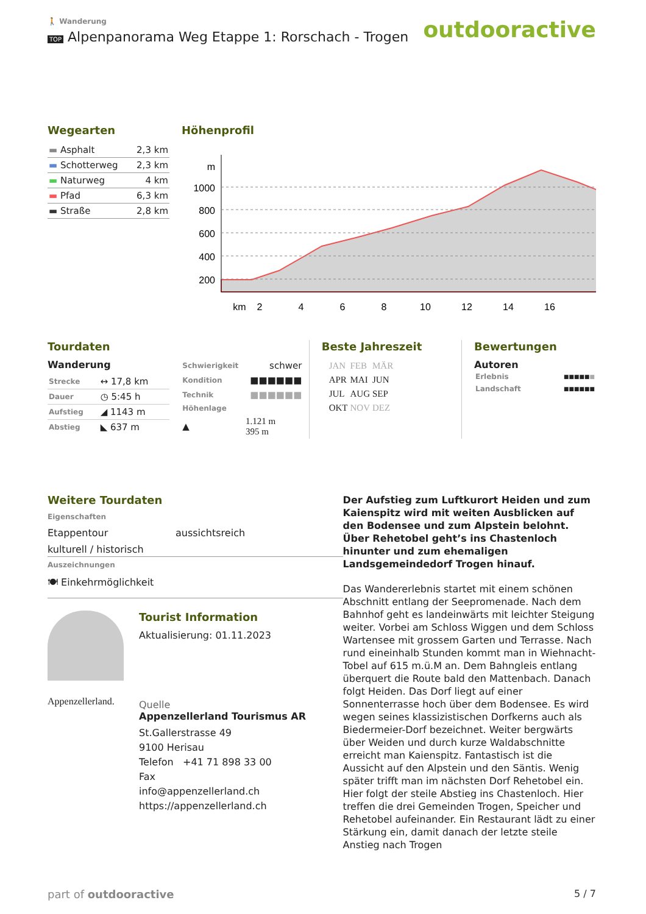🚶 Wanderung
TOP Alpenpanorama Weg Etappe 1: Rorschach - Trogen
outdooractive
Wegearten
| ▬ Asphalt | 2,3 km |
| ▬ Schotterweg | 2,3 km |
| ▬ Naturweg | 4 km |
| ▬ Pfad | 6,3 km |
| ▬ Straße | 2,8 km |
Höhenprofil
m
1000
800
600
400
200
km
2
4
6
8
10
12
14
16
Tourdaten
Wanderung
| Strecke | ↔ 17,8 km |
| Dauer | ◷ 5:45 h |
| Aufstieg | ◢ 1143 m |
| Abstieg | ◣ 637 m |
| Schwierigkeit | schwer |
| Kondition | ■■■■■■ |
| Technik | ■■■■■■ |
| Höhenlage | |
| ▲ | 1.121 m 395 m |
Beste Jahreszeit
| JAN | FEB | MÄR |
| APR | MAI | JUN |
| JUL | AUG | SEP |
| OKT | NOV | DEZ |
Bewertungen
Autoren
| Erlebnis | ■■■■■ ■ |
| Landschaft | ■■■■■■ |
Weitere Tourdaten
Eigenschaften
Etappentour aussichtsreich
kulturell / historisch
Auszeichnungen
🍽 Einkehrmöglichkeit
Appenzellerland.
Tourist Information
Aktualisierung: 01.11.2023
Quelle
Appenzellerland Tourismus AR
St.Gallerstrasse 49
9100 Herisau
Telefon +41 71 898 33 00
Fax
info@appenzellerland.ch
https://appenzellerland.ch
Der Aufstieg zum Luftkurort Heiden und zum Kaienspitz wird mit weiten Ausblicken auf den Bodensee und zum Alpstein belohnt. Über Rehetobel geht’s ins Chastenloch hinunter und zum ehemaligen Landsgemeindedorf Trogen hinauf.
Das Wandererlebnis startet mit einem schönen Abschnitt entlang der Seepromenade. Nach dem Bahnhof geht es landeinwärts mit leichter Steigung weiter. Vorbei am Schloss Wiggen und dem Schloss Wartensee mit grossem Garten und Terrasse. Nach rund eineinhalb Stunden kommt man in Wiehnacht-Tobel auf 615 m.ü.M an. Dem Bahngleis entlang überquert die Route bald den Mattenbach. Danach folgt Heiden. Das Dorf liegt auf einer Sonnenterrasse hoch über dem Bodensee. Es wird wegen seines klassizistischen Dorfkerns auch als Biedermeier-Dorf bezeichnet. Weiter bergwärts über Weiden und durch kurze Waldabschnitte erreicht man Kaienspitz. Fantastisch ist die Aussicht auf den Alpstein und den Säntis. Wenig später trifft man im nächsten Dorf Rehetobel ein. Hier folgt der steile Abstieg ins Chastenloch. Hier treffen die drei Gemeinden Trogen, Speicher und Rehetobel aufeinander. Ein Restaurant lädt zu einer Stärkung ein, damit danach der letzte steile Anstieg nach Trogen
part of outdooractive 5 / 7